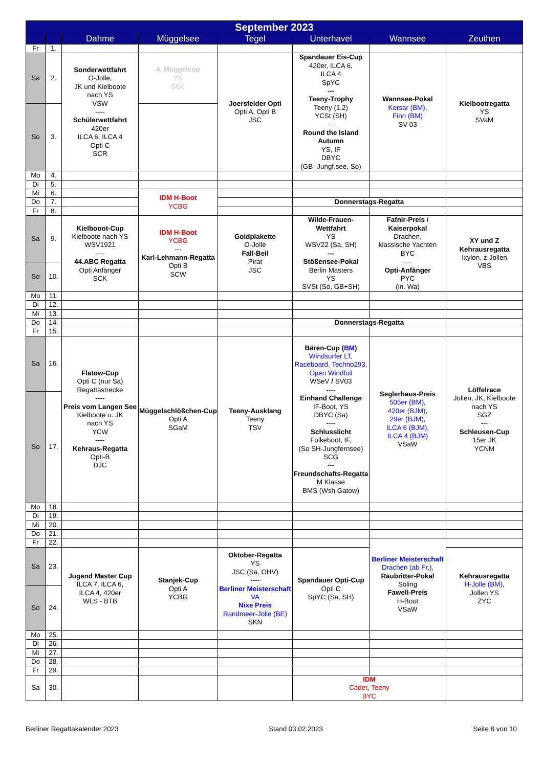| September 2023 | | | | | | | |
| --- | --- | --- | --- | --- | --- | --- | --- |
| | | Dahme | Müggelsee | Tegel | Unterhavel | Wannsee | Zeuthen |
| Fr | 1. | | | | | | |
| Sa | 2. | Sonderwettfahrt O-Jolle, JK und Kielboote nach YS VSW ---- Schülerwettfahrt 420er ILCA 6, ILCA 4 Opti C SCR | 4. Müggelcup YS SGL | Joersfelder Opti Opti A, Opti B JSC | Spandauer Eis-Cup 420er, ILCA 6, ILCA 4 SpYC --- Teeny-Trophy Teeny (1.2) YCSt (SH) --- Round the Island Autumn YS, IF DBYC (GB -Jungf.see, So) | Wannsee-Pokal Korsar (BM) , Finn (BM) SV 03 | Kielbootregatta YS SVaM |
| So | 3. | | | | | | |
| Mo | 4. | | | | | | |
| Di | 5. | | | | | | |
| Mi | 6. | | IDM H-Boot YCBG | | | | |
| Do | 7. | | | | Donnerstags-Regatta | | |
| Fr | 8. | | | | | | |
| Sa | 9. | Kielbooot-Cup Kielboote nach YS WSV1921 ---- 44.ABC Regatta Opti Anfänger SCK | IDM H-Boot YCBG --- Karl-Lehmann-Regatta Opti B SCW | Goldplakette O-Jolle Fall-Beil Pirat JSC | Wilde-Frauen-Wettfahrt YS WSV22 (Sa, SH) --- Stößensee-Pokal Berlin Masters YS SVSt (So, GB+SH) | Fafnir-Preis / Kaiserpokal Drachen, klassische Yachten BYC ---- Opti-Anfänger PYC (in. Wa) | XY und Z Kehrausregatta Ixylon, z-Jollen VBS |
| So | 10. | | | | | | |
| Mo | 11. | | | | | | |
| Di | 12. | | | | | | |
| Mi | 13. | | | | | | |
| Do | 14. | | | | Donnerstags-Regatta | | |
| Fr | 15. | | | | | | |
| Sa | 16. | Flatow-Cup Opti C (nur Sa) Regattastrecke ---- Preis vom Langen See Kielboote u. JK nach YS YCW ---- Kehraus-Regatta Opti-B DJC | Müggelschlößchen-Cup Opti A SGaM | Teeny-Ausklang Teeny TSV | Bären-Cup ( BM ) Windsurfer LT, Raceboard, Techno293, Open Windfoil WSeV / SV03 ---- Einhand Challenge IF-Boot, YS DBYC (Sa) ---- Schlusslicht Folkeboot, IF, (So SH-Jungfernsee) SCG --- Freundschafts-Regatta M Klasse BMS (Wsh Gatow) | Seglerhaus-Preis 505er (BM), 420er (BJM), 29er (BJM), ILCA 6 (BJM), ILCA 4 (BJM) VSaW | Löffelrace Jollen, JK, Kielboote nach YS SGZ --- Schleusen-Cup 15er JK YCNM |
| So | 17. | | | | | | |
| Mo | 18. | | | | | | |
| Di | 19. | | | | | | |
| Mi | 20. | | | | | | |
| Do | 21. | | | | | | |
| Fr | 22. | | | | | Berliner Meisterschaft Drachen (ab Fr,), Raubritter-Pokal Soling Fawell-Preis H-Boot VSaW | |
| Sa | 23. | Jugend Master Cup ILCA 7, ILCA 6, ILCA 4, 420er WLS - BTB | Stanjek-Cup Opti A YCBG | Oktober-Regatta YS JSC (Sa, OHV) ---- Berliner Meisterschaft VA Nixe Preis Randmeer-Jolle (BE) SKN | Spandauer Opti-Cup Opti C SpYC (Sa, SH) | | Kehrausregatta H-Jolle (BM), Jollen YS ZYC |
| So | 24. | | | | | | |
| Mo | 25. | | | | | | |
| Di | 26. | | | | | | |
| Mi | 27. | | | | | | |
| Do | 28. | | | | | | |
| Fr | 29. | | | | | | |
| Sa | 30. | | | | IDM Cadet, Teeny BYC | | |
Berliner Regattakalender 2023 Stand 03.02.2023 Seite 8 von 10